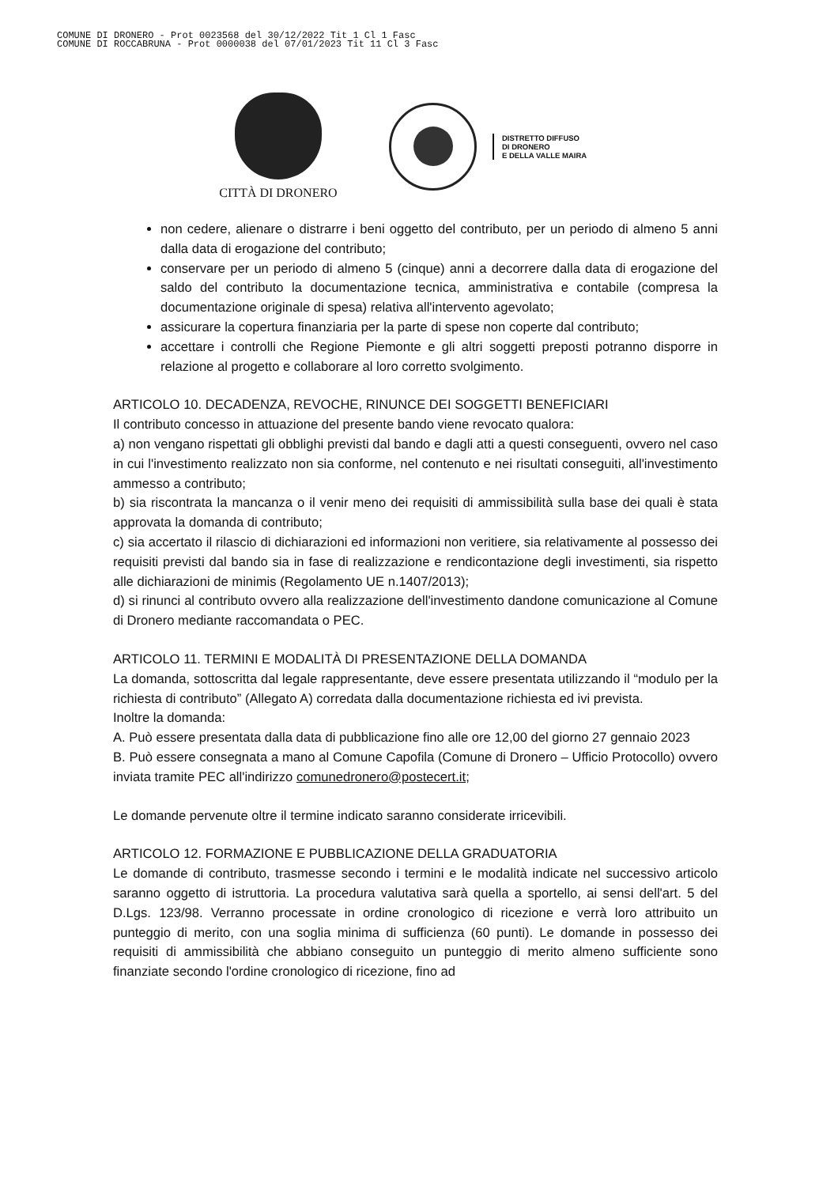COMUNE DI DRONERO - Prot 0023568 del 30/12/2022 Tit 1 Cl 1 Fasc
COMUNE DI ROCCABRUNA - Prot 0000038 del 07/01/2023 Tit 11 Cl 3 Fasc
CITTÀ DI DRONERO
DISTRETTO DIFFUSO
DI DRONERO
E DELLA VALLE MAIRA
non cedere, alienare o distrarre i beni oggetto del contributo, per un periodo di almeno 5 anni dalla data di erogazione del contributo;
conservare per un periodo di almeno 5 (cinque) anni a decorrere dalla data di erogazione del saldo del contributo la documentazione tecnica, amministrativa e contabile (compresa la documentazione originale di spesa) relativa all'intervento agevolato;
assicurare la copertura finanziaria per la parte di spese non coperte dal contributo;
accettare i controlli che Regione Piemonte e gli altri soggetti preposti potranno disporre in relazione al progetto e collaborare al loro corretto svolgimento.
ARTICOLO 10. DECADENZA, REVOCHE, RINUNCE DEI SOGGETTI BENEFICIARI
Il contributo concesso in attuazione del presente bando viene revocato qualora:
a) non vengano rispettati gli obblighi previsti dal bando e dagli atti a questi conseguenti, ovvero nel caso in cui l'investimento realizzato non sia conforme, nel contenuto e nei risultati conseguiti, all'investimento ammesso a contributo;
b) sia riscontrata la mancanza o il venir meno dei requisiti di ammissibilità sulla base dei quali è stata approvata la domanda di contributo;
c) sia accertato il rilascio di dichiarazioni ed informazioni non veritiere, sia relativamente al possesso dei requisiti previsti dal bando sia in fase di realizzazione e rendicontazione degli investimenti, sia rispetto alle dichiarazioni de minimis (Regolamento UE n.1407/2013);
d) si rinunci al contributo ovvero alla realizzazione dell'investimento dandone comunicazione al Comune di Dronero mediante raccomandata o PEC.
ARTICOLO 11. TERMINI E MODALITÀ DI PRESENTAZIONE DELLA DOMANDA
La domanda, sottoscritta dal legale rappresentante, deve essere presentata utilizzando il “modulo per la richiesta di contributo” (Allegato A) corredata dalla documentazione richiesta ed ivi prevista.
Inoltre la domanda:
A. Può essere presentata dalla data di pubblicazione fino alle ore 12,00 del giorno 27 gennaio 2023
B. Può essere consegnata a mano al Comune Capofila (Comune di Dronero – Ufficio Protocollo) ovvero inviata tramite PEC all'indirizzo comunedronero@postecert.it;
Le domande pervenute oltre il termine indicato saranno considerate irricevibili.
ARTICOLO 12. FORMAZIONE E PUBBLICAZIONE DELLA GRADUATORIA
Le domande di contributo, trasmesse secondo i termini e le modalità indicate nel successivo articolo saranno oggetto di istruttoria. La procedura valutativa sarà quella a sportello, ai sensi dell'art. 5 del D.Lgs. 123/98. Verranno processate in ordine cronologico di ricezione e verrà loro attribuito un punteggio di merito, con una soglia minima di sufficienza (60 punti). Le domande in possesso dei requisiti di ammissibilità che abbiano conseguito un punteggio di merito almeno sufficiente sono finanziate secondo l'ordine cronologico di ricezione, fino ad